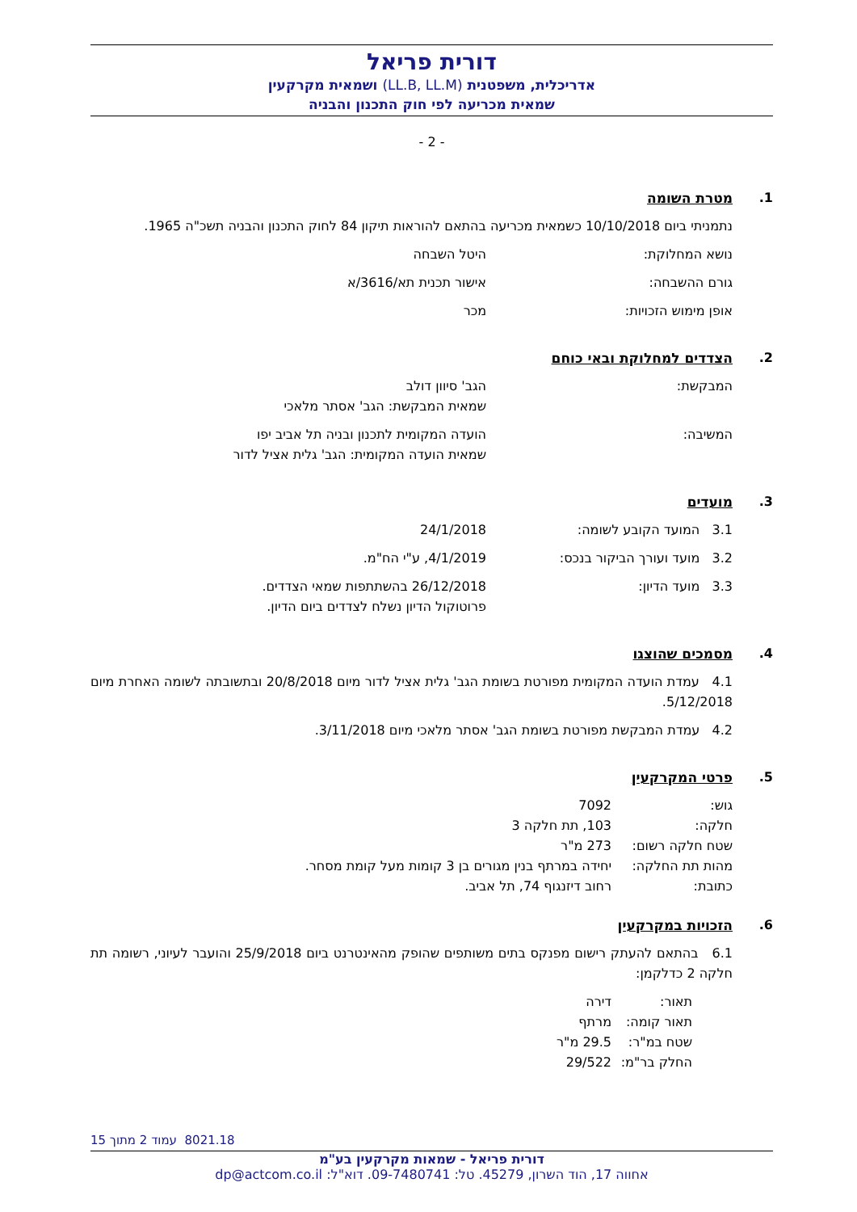דורית פריאל
אדריכלית, משפטנית (LL.B, LL.M) ושמאית מקרקעין
שמאית מכריעה לפי חוק התכנון והבניה
- 2 -
1. מטרת השומה
נתמניתי ביום 10/10/2018 כשמאית מכריעה בהתאם להוראות תיקון 84 לחוק התכנון והבניה תשכ"ה 1965.
נושא המחלוקת: היטל השבחה
גורם ההשבחה: אישור תכנית תא/3616/א
אופן מימוש הזכויות: מכר
2. הצדדים למחלוקת ובאי כוחם
המבקשת: הגב' סיוון דולב
שמאית המבקשת: הגב' אסתר מלאכי
המשיבה: הועדה המקומית לתכנון ובניה תל אביב יפו
שמאית הועדה המקומית: הגב' גלית אציל לדור
3. מועדים
3.1 המועד הקובע לשומה: 24/1/2018
3.2 מועד ועורך הביקור בנכס: 4/1/2019, ע"י הח"מ.
3.3 מועד הדיון: 26/12/2018 בהשתתפות שמאי הצדדים.
פרוטוקול הדיון נשלח לצדדים ביום הדיון.
4. מסמכים שהוצגו
4.1 עמדת הועדה המקומית מפורטת בשומת הגב' גלית אציל לדור מיום 20/8/2018 ובתשובתה לשומה האחרת מיום 5/12/2018.
4.2 עמדת המבקשת מפורטת בשומת הגב' אסתר מלאכי מיום 3/11/2018.
5. פרטי המקרקעין
גוש: 7092
חלקה: 103, תת חלקה 3
שטח חלקה רשום: 273 מ"ר
מהות תת החלקה: יחידה במרתף בנין מגורים בן 3 קומות מעל קומת מסחר.
כתובת: רחוב דיזנגוף 74, תל אביב.
6. הזכויות במקרקעין
6.1 בהתאם להעתק רישום מפנקס בתים משותפים שהופק מהאינטרנט ביום 25/9/2018 והועבר לעיוני, רשומה תת חלקה 2 כדלקמן:
תאור: דירה
תאור קומה: מרתף
שטח במ"ר: 29.5 מ"ר
החלק בר"מ: 29/522
8021.18 עמוד 2 מתוך 15
דורית פריאל - שמאות מקרקעין בע"מ
אחווה 17, הוד השרון, 45279. טל: 09-7480741. דוא"ל: dp@actcom.co.il